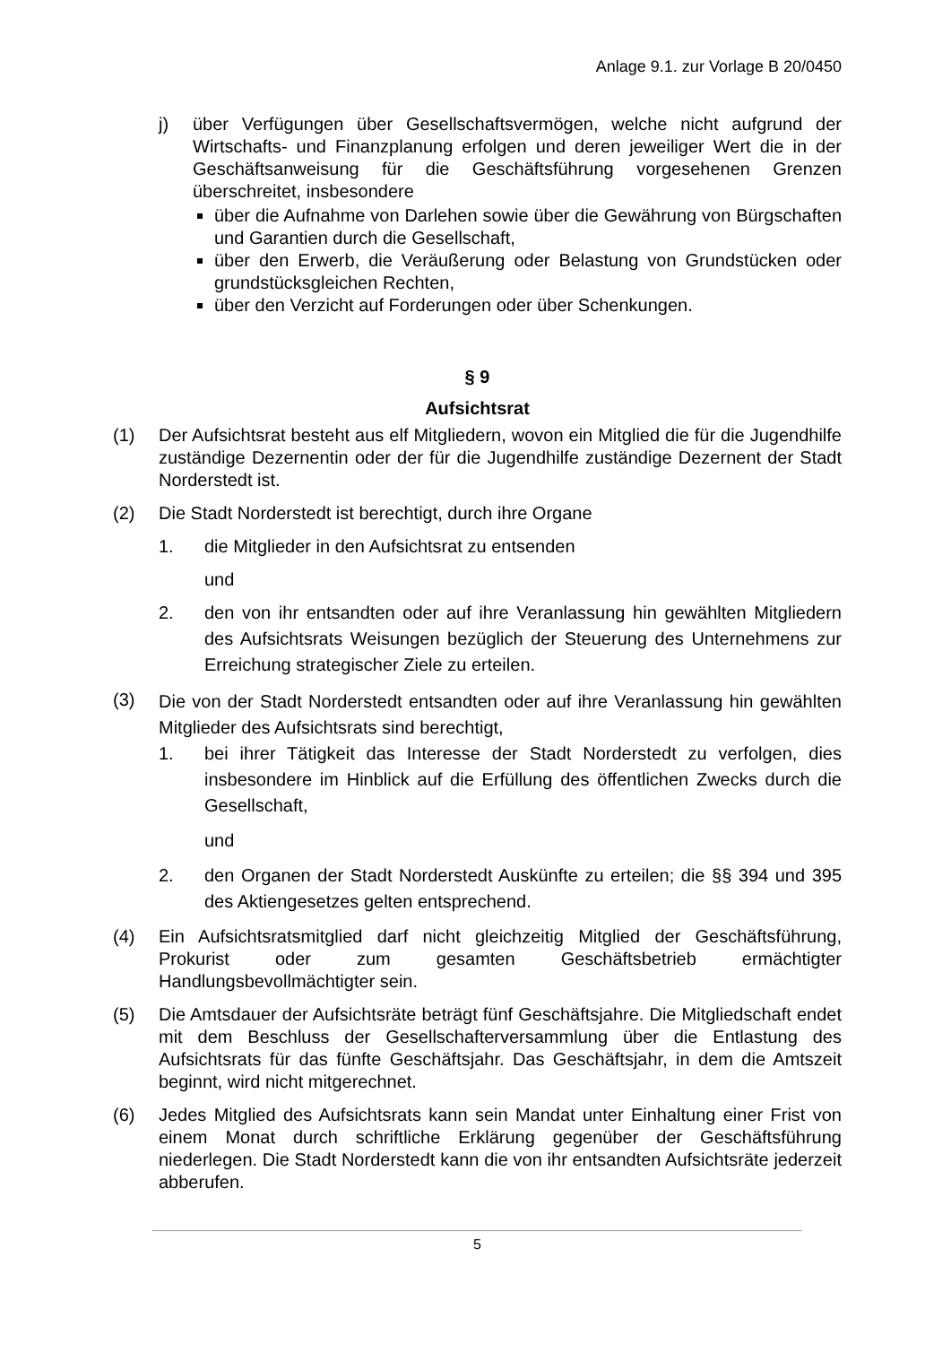Anlage 9.1. zur Vorlage B 20/0450
j) über Verfügungen über Gesellschaftsvermögen, welche nicht aufgrund der Wirtschafts- und Finanzplanung erfolgen und deren jeweiliger Wert die in der Geschäftsanweisung für die Geschäftsführung vorgesehenen Grenzen überschreitet, insbesondere
über die Aufnahme von Darlehen sowie über die Gewährung von Bürgschaften und Garantien durch die Gesellschaft,
über den Erwerb, die Veräußerung oder Belastung von Grundstücken oder grundstücksgleichen Rechten,
über den Verzicht auf Forderungen oder über Schenkungen.
§ 9
Aufsichtsrat
(1) Der Aufsichtsrat besteht aus elf Mitgliedern, wovon ein Mitglied die für die Jugendhilfe zuständige Dezernentin oder der für die Jugendhilfe zuständige Dezernent der Stadt Norderstedt ist.
(2) Die Stadt Norderstedt ist berechtigt, durch ihre Organe
1. die Mitglieder in den Aufsichtsrat zu entsenden
und
2. den von ihr entsandten oder auf ihre Veranlassung hin gewählten Mitgliedern des Aufsichtsrats Weisungen bezüglich der Steuerung des Unternehmens zur Erreichung strategischer Ziele zu erteilen.
(3)
Die von der Stadt Norderstedt entsandten oder auf ihre Veranlassung hin gewählten Mitglieder des Aufsichtsrats sind berechtigt,
1. bei ihrer Tätigkeit das Interesse der Stadt Norderstedt zu verfolgen, dies insbesondere im Hinblick auf die Erfüllung des öffentlichen Zwecks durch die Gesellschaft,
und
2. den Organen der Stadt Norderstedt Auskünfte zu erteilen; die §§ 394 und 395 des Aktiengesetzes gelten entsprechend.
(4) Ein Aufsichtsratsmitglied darf nicht gleichzeitig Mitglied der Geschäftsführung, Prokurist oder zum gesamten Geschäftsbetrieb ermächtigter Handlungsbevollmächtigter sein.
(5) Die Amtsdauer der Aufsichtsräte beträgt fünf Geschäftsjahre. Die Mitgliedschaft endet mit dem Beschluss der Gesellschafterversammlung über die Entlastung des Aufsichtsrats für das fünfte Geschäftsjahr. Das Geschäftsjahr, in dem die Amtszeit beginnt, wird nicht mitgerechnet.
(6) Jedes Mitglied des Aufsichtsrats kann sein Mandat unter Einhaltung einer Frist von einem Monat durch schriftliche Erklärung gegenüber der Geschäftsführung niederlegen. Die Stadt Norderstedt kann die von ihr entsandten Aufsichtsräte jederzeit abberufen.
5